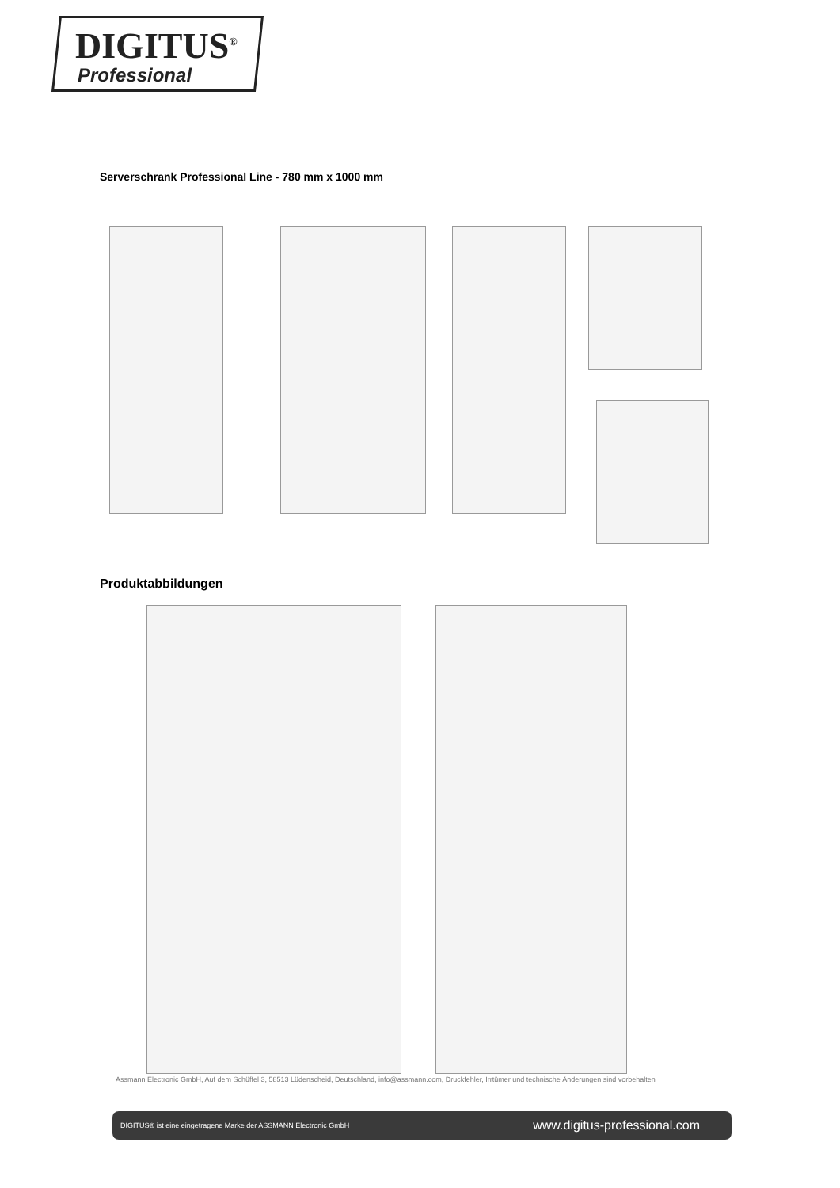DIGITUS<sup>®</sup>
Professional
Serverschrank Professional Line - 780 mm x 1000 mm
Produktabbildungen
Assmann Electronic GmbH, Auf dem Schüffel 3, 58513 Lüdenscheid, Deutschland, info@assmann.com, Druckfehler, Irrtümer und technische Änderungen sind vorbehalten
DIGITUS® ist eine eingetragene Marke der ASSMANN Electronic GmbH www.digitus-professional.com